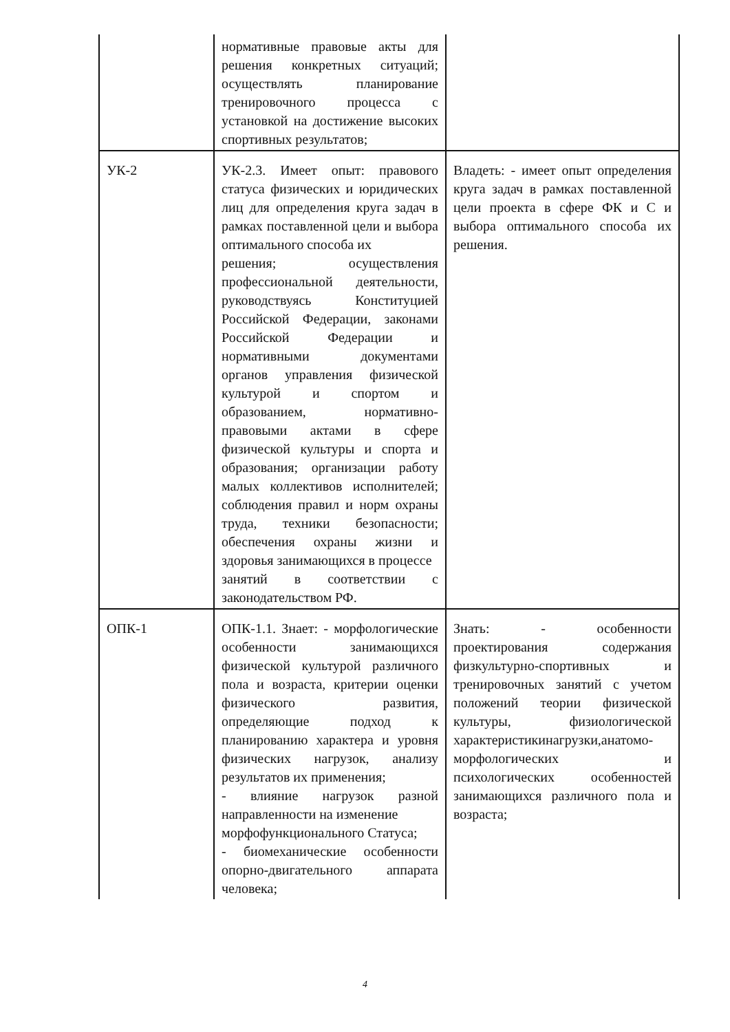| | нормативные правовые акты для решения конкретных ситуаций; осуществлять планирование тренировочного процесса с установкой на достижение высоких спортивных результатов; | |
| УК-2 | УК-2.3. Имеет опыт: правового статуса физических и юридических лиц для определения круга задач в рамках поставленной цели и выбора оптимального способа их решения; осуществления профессиональной деятельности, руководствуясь Конституцией Российской Федерации, законами Российской Федерации и нормативными документами органов управления физической культурой и спортом и образованием, нормативно-правовыми актами в сфере физической культуры и спорта и образования; организации работу малых коллективов исполнителей; соблюдения правил и норм охраны труда, техники безопасности; обеспечения охраны жизни и здоровья занимающихся в процессе занятий в соответствии с законодательством РФ. | Владеть: - имеет опыт определения круга задач в рамках поставленной цели проекта в сфере ФК и С и выбора оптимального способа их решения. |
| ОПК-1 | ОПК-1.1. Знает: - морфологические особенности занимающихся физической культурой различного пола и возраста, критерии оценки физического развития, определяющие подход к планированию характера и уровня физических нагрузок, анализу результатов их применения; - влияние нагрузок разной направленности на изменение морфофункционального Статуса; - биомеханические особенности опорно-двигательного аппарата человека; | Знать: - особенности проектирования содержания физкультурно-спортивных и тренировочных занятий с учетом положений теории физической культуры, физиологической характеристикинагрузки,анатомо-морфологических и психологических особенностей занимающихся различного пола и возраста; |
4